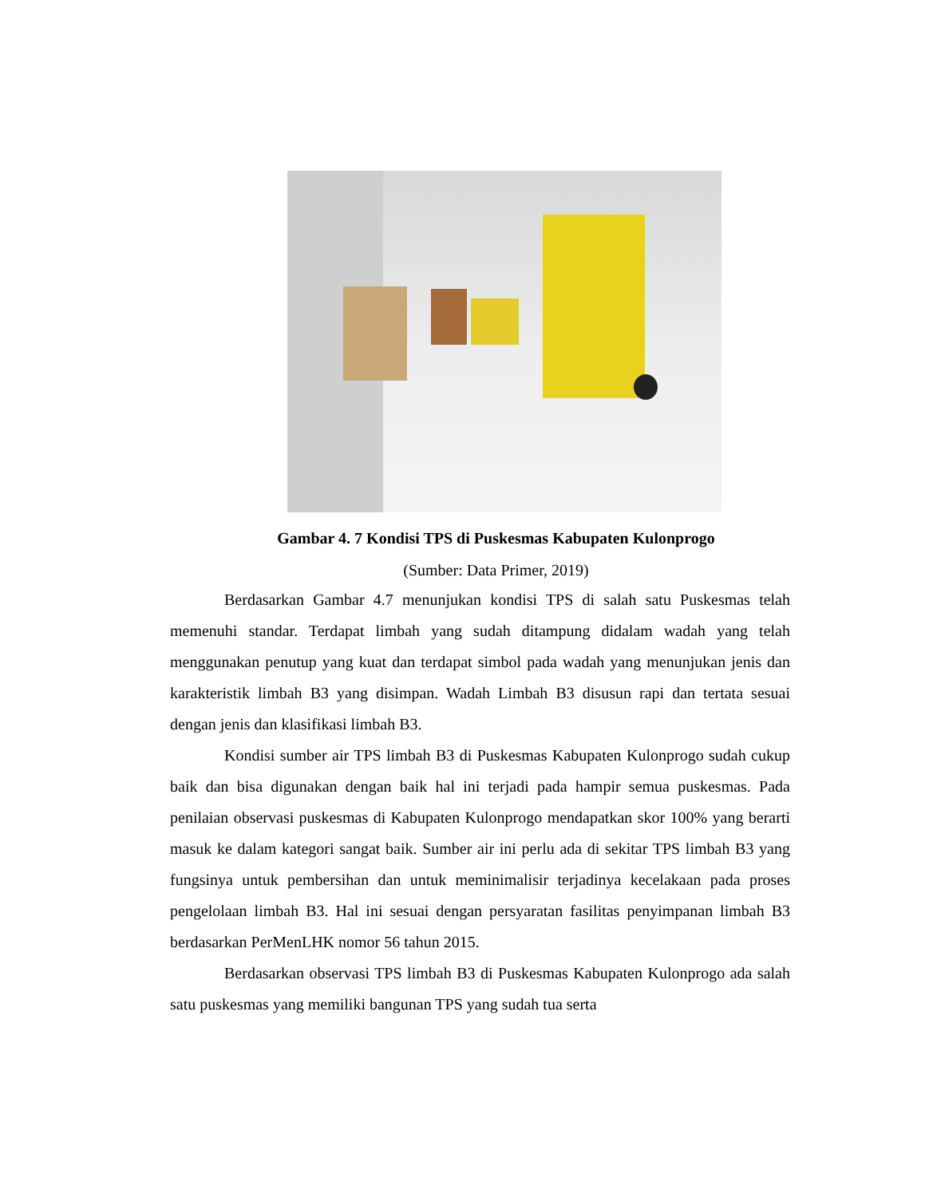Gambar 4. 7 Kondisi TPS di Puskesmas Kabupaten Kulonprogo
(Sumber: Data Primer, 2019)
Berdasarkan Gambar 4.7 menunjukan kondisi TPS di salah satu Puskesmas telah memenuhi standar. Terdapat limbah yang sudah ditampung didalam wadah yang telah menggunakan penutup yang kuat dan terdapat simbol pada wadah yang menunjukan jenis dan karakteristik limbah B3 yang disimpan. Wadah Limbah B3 disusun rapi dan tertata sesuai dengan jenis dan klasifikasi limbah B3.
Kondisi sumber air TPS limbah B3 di Puskesmas Kabupaten Kulonprogo sudah cukup baik dan bisa digunakan dengan baik hal ini terjadi pada hampir semua puskesmas. Pada penilaian observasi puskesmas di Kabupaten Kulonprogo mendapatkan skor 100% yang berarti masuk ke dalam kategori sangat baik. Sumber air ini perlu ada di sekitar TPS limbah B3 yang fungsinya untuk pembersihan dan untuk meminimalisir terjadinya kecelakaan pada proses pengelolaan limbah B3. Hal ini sesuai dengan persyaratan fasilitas penyimpanan limbah B3 berdasarkan PerMenLHK nomor 56 tahun 2015.
Berdasarkan observasi TPS limbah B3 di Puskesmas Kabupaten Kulonprogo ada salah satu puskesmas yang memiliki bangunan TPS yang sudah tua serta